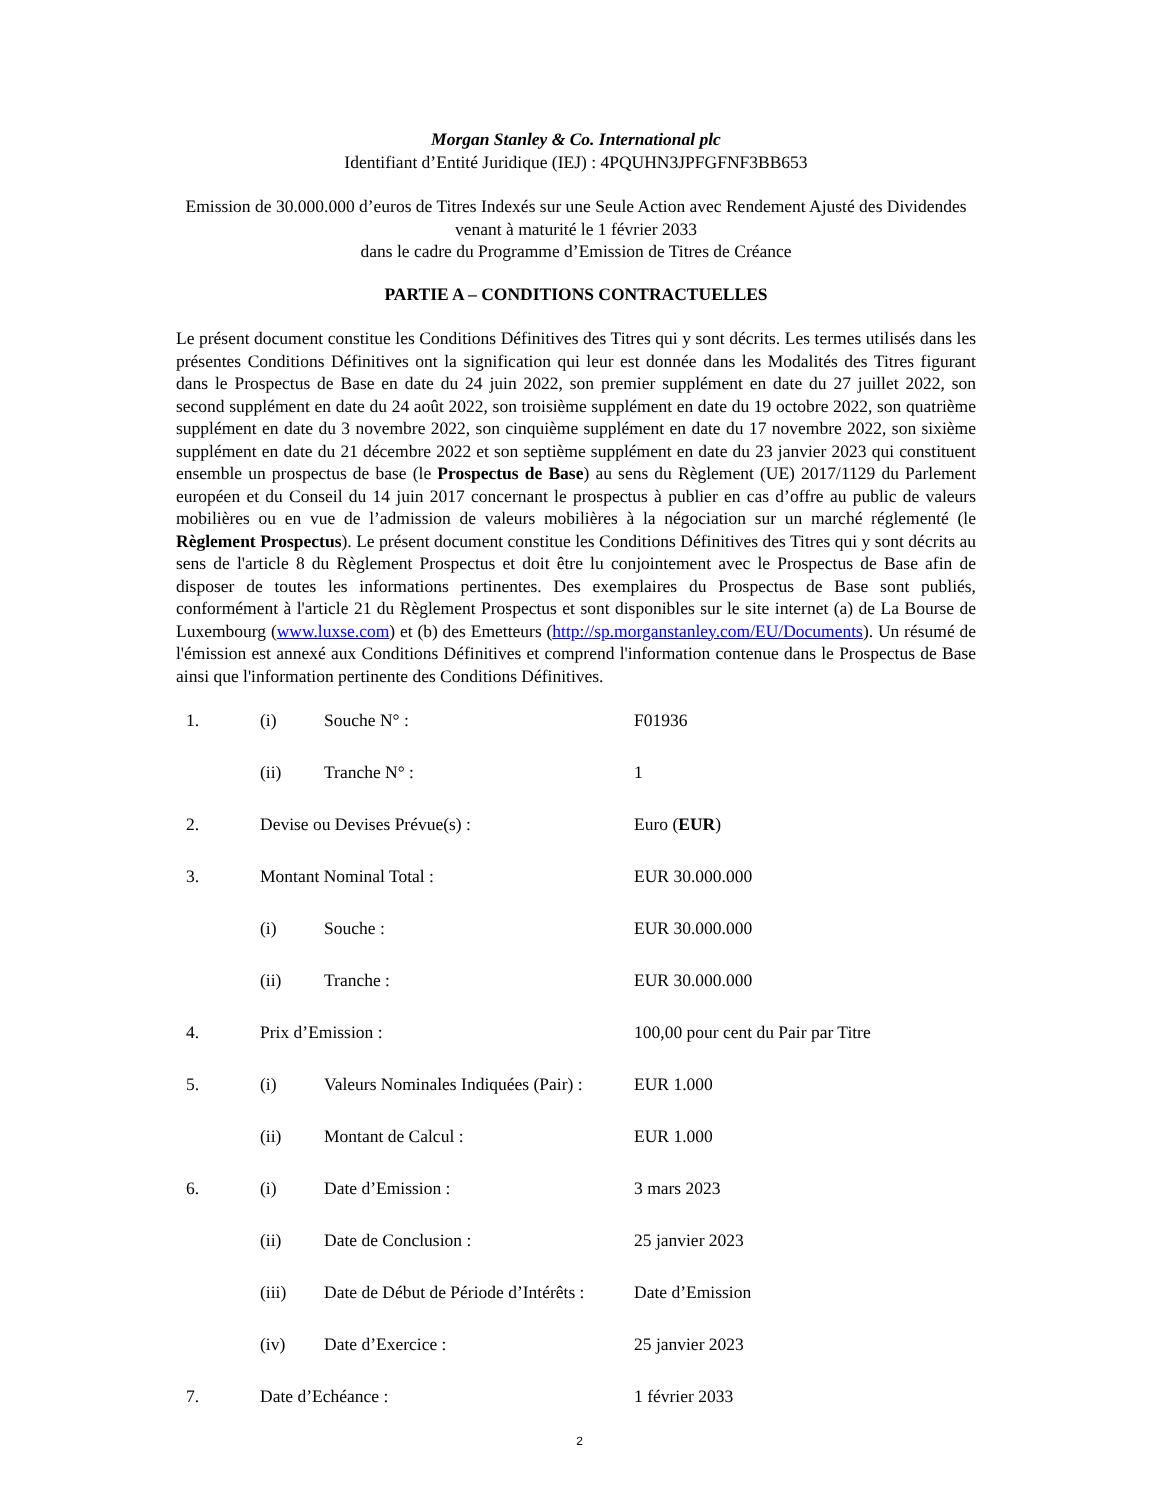Morgan Stanley & Co. International plc
Identifiant d’Entité Juridique (IEJ) : 4PQUHN3JPFGFNF3BB653
Emission de 30.000.000 d’euros de Titres Indexés sur une Seule Action avec Rendement Ajusté des Dividendes venant à maturité le 1 février 2033
dans le cadre du Programme d’Emission de Titres de Créance
PARTIE A – CONDITIONS CONTRACTUELLES
Le présent document constitue les Conditions Définitives des Titres qui y sont décrits. Les termes utilisés dans les présentes Conditions Définitives ont la signification qui leur est donnée dans les Modalités des Titres figurant dans le Prospectus de Base en date du 24 juin 2022, son premier supplément en date du 27 juillet 2022, son second supplément en date du 24 août 2022, son troisième supplément en date du 19 octobre 2022, son quatrième supplément en date du 3 novembre 2022, son cinquième supplément en date du 17 novembre 2022, son sixième supplément en date du 21 décembre 2022 et son septième supplément en date du 23 janvier 2023 qui constituent ensemble un prospectus de base (le Prospectus de Base) au sens du Règlement (UE) 2017/1129 du Parlement européen et du Conseil du 14 juin 2017 concernant le prospectus à publier en cas d’offre au public de valeurs mobilières ou en vue de l’admission de valeurs mobilières à la négociation sur un marché réglementé (le Règlement Prospectus). Le présent document constitue les Conditions Définitives des Titres qui y sont décrits au sens de l'article 8 du Règlement Prospectus et doit être lu conjointement avec le Prospectus de Base afin de disposer de toutes les informations pertinentes. Des exemplaires du Prospectus de Base sont publiés, conformément à l'article 21 du Règlement Prospectus et sont disponibles sur le site internet (a) de La Bourse de Luxembourg (www.luxse.com) et (b) des Emetteurs (http://sp.morganstanley.com/EU/Documents). Un résumé de l'émission est annexé aux Conditions Définitives et comprend l'information contenue dans le Prospectus de Base ainsi que l'information pertinente des Conditions Définitives.
| 1. | (i) | Souche N° : | F01936 |
| | (ii) | Tranche N° : | 1 |
| 2. | Devise ou Devises Prévue(s) : | | Euro ( EUR ) |
| 3. | Montant Nominal Total : | | EUR 30.000.000 |
| | (i) | Souche : | EUR 30.000.000 |
| | (ii) | Tranche : | EUR 30.000.000 |
| 4. | Prix d’Emission : | | 100,00 pour cent du Pair par Titre |
| 5. | (i) | Valeurs Nominales Indiquées (Pair) : | EUR 1.000 |
| | (ii) | Montant de Calcul : | EUR 1.000 |
| 6. | (i) | Date d’Emission : | 3 mars 2023 |
| | (ii) | Date de Conclusion : | 25 janvier 2023 |
| | (iii) | Date de Début de Période d’Intérêts : | Date d’Emission |
| | (iv) | Date d’Exercice : | 25 janvier 2023 |
| 7. | Date d’Echéance : | | 1 février 2033 |
2